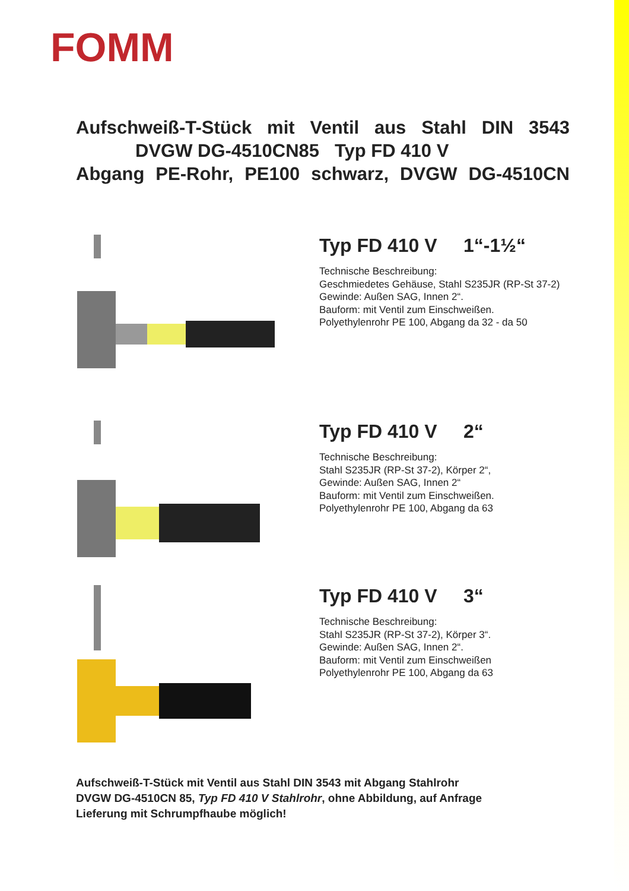FOMM
Aufschweiß-T-Stück mit Ventil aus Stahl DIN 3543
DVGW DG-4510CN85 Typ FD 410 V
Abgang PE-Rohr, PE100 schwarz, DVGW DG-4510CN
Typ FD 410 V 1“-1½“
Technische Beschreibung:
Geschmiedetes Gehäuse, Stahl S235JR (RP-St 37-2)
Gewinde: Außen SAG, Innen 2“.
Bauform: mit Ventil zum Einschweißen.
Polyethylenrohr PE 100, Abgang da 32 - da 50
Typ FD 410 V 2“
Technische Beschreibung:
Stahl S235JR (RP-St 37-2), Körper 2“,
Gewinde: Außen SAG, Innen 2“
Bauform: mit Ventil zum Einschweißen.
Polyethylenrohr PE 100, Abgang da 63
Typ FD 410 V 3“
Technische Beschreibung:
Stahl S235JR (RP-St 37-2), Körper 3“.
Gewinde: Außen SAG, Innen 2“.
Bauform: mit Ventil zum Einschweißen
Polyethylenrohr PE 100, Abgang da 63
Aufschweiß-T-Stück mit Ventil aus Stahl DIN 3543 mit Abgang Stahlrohr
DVGW DG-4510CN 85, Typ FD 410 V Stahlrohr, ohne Abbildung, auf Anfrage
Lieferung mit Schrumpfhaube möglich!